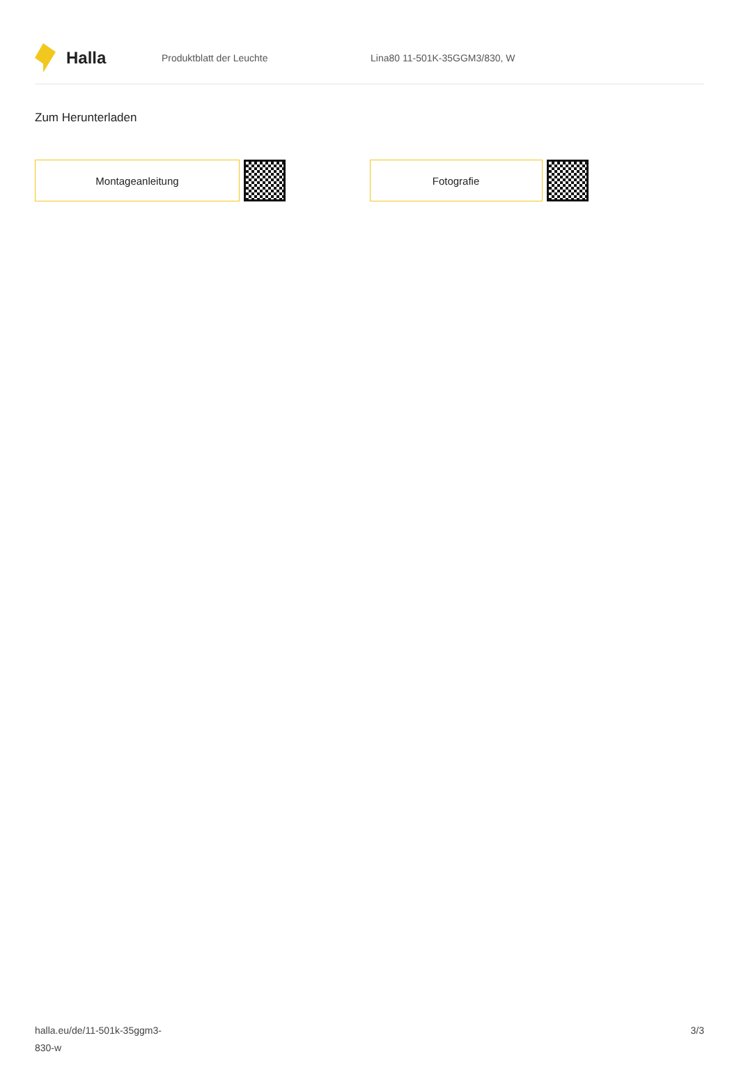Halla
Produktblatt der Leuchte Lina80 11-501K-35GGM3/830, W
Zum Herunterladen
Montageanleitung Fotografie
halla.eu/de/11-501k-35ggm3-
830-w
3/3